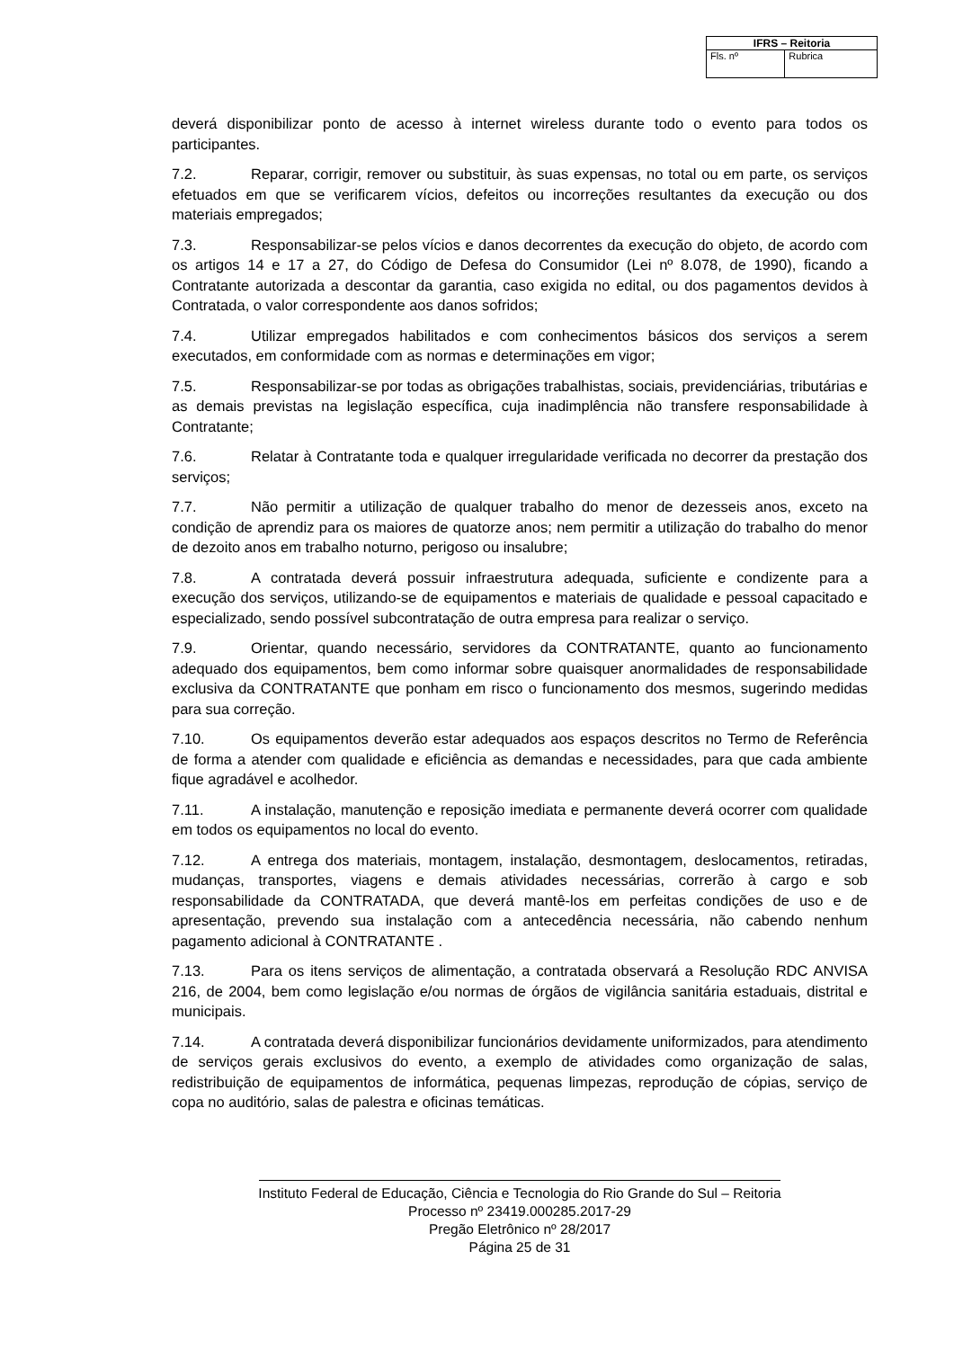| IFRS – Reitoria | |
| --- | --- |
| Fls. nº | Rubrica |
deverá disponibilizar ponto de acesso à internet wireless durante todo o evento para todos os participantes.
7.2. Reparar, corrigir, remover ou substituir, às suas expensas, no total ou em parte, os serviços efetuados em que se verificarem vícios, defeitos ou incorreções resultantes da execução ou dos materiais empregados;
7.3. Responsabilizar-se pelos vícios e danos decorrentes da execução do objeto, de acordo com os artigos 14 e 17 a 27, do Código de Defesa do Consumidor (Lei nº 8.078, de 1990), ficando a Contratante autorizada a descontar da garantia, caso exigida no edital, ou dos pagamentos devidos à Contratada, o valor correspondente aos danos sofridos;
7.4. Utilizar empregados habilitados e com conhecimentos básicos dos serviços a serem executados, em conformidade com as normas e determinações em vigor;
7.5. Responsabilizar-se por todas as obrigações trabalhistas, sociais, previdenciárias, tributárias e as demais previstas na legislação específica, cuja inadimplência não transfere responsabilidade à Contratante;
7.6. Relatar à Contratante toda e qualquer irregularidade verificada no decorrer da prestação dos serviços;
7.7. Não permitir a utilização de qualquer trabalho do menor de dezesseis anos, exceto na condição de aprendiz para os maiores de quatorze anos; nem permitir a utilização do trabalho do menor de dezoito anos em trabalho noturno, perigoso ou insalubre;
7.8. A contratada deverá possuir infraestrutura adequada, suficiente e condizente para a execução dos serviços, utilizando-se de equipamentos e materiais de qualidade e pessoal capacitado e especializado, sendo possível subcontratação de outra empresa para realizar o serviço.
7.9. Orientar, quando necessário, servidores da CONTRATANTE, quanto ao funcionamento adequado dos equipamentos, bem como informar sobre quaisquer anormalidades de responsabilidade exclusiva da CONTRATANTE que ponham em risco o funcionamento dos mesmos, sugerindo medidas para sua correção.
7.10. Os equipamentos deverão estar adequados aos espaços descritos no Termo de Referência de forma a atender com qualidade e eficiência as demandas e necessidades, para que cada ambiente fique agradável e acolhedor.
7.11. A instalação, manutenção e reposição imediata e permanente deverá ocorrer com qualidade em todos os equipamentos no local do evento.
7.12. A entrega dos materiais, montagem, instalação, desmontagem, deslocamentos, retiradas, mudanças, transportes, viagens e demais atividades necessárias, correrão à cargo e sob responsabilidade da CONTRATADA, que deverá mantê-los em perfeitas condições de uso e de apresentação, prevendo sua instalação com a antecedência necessária, não cabendo nenhum pagamento adicional à CONTRATANTE .
7.13. Para os itens serviços de alimentação, a contratada observará a Resolução RDC ANVISA 216, de 2004, bem como legislação e/ou normas de órgãos de vigilância sanitária estaduais, distrital e municipais.
7.14. A contratada deverá disponibilizar funcionários devidamente uniformizados, para atendimento de serviços gerais exclusivos do evento, a exemplo de atividades como organização de salas, redistribuição de equipamentos de informática, pequenas limpezas, reprodução de cópias, serviço de copa no auditório, salas de palestra e oficinas temáticas.
Instituto Federal de Educação, Ciência e Tecnologia do Rio Grande do Sul – Reitoria
Processo nº 23419.000285.2017-29
Pregão Eletrônico nº 28/2017
Página 25 de 31